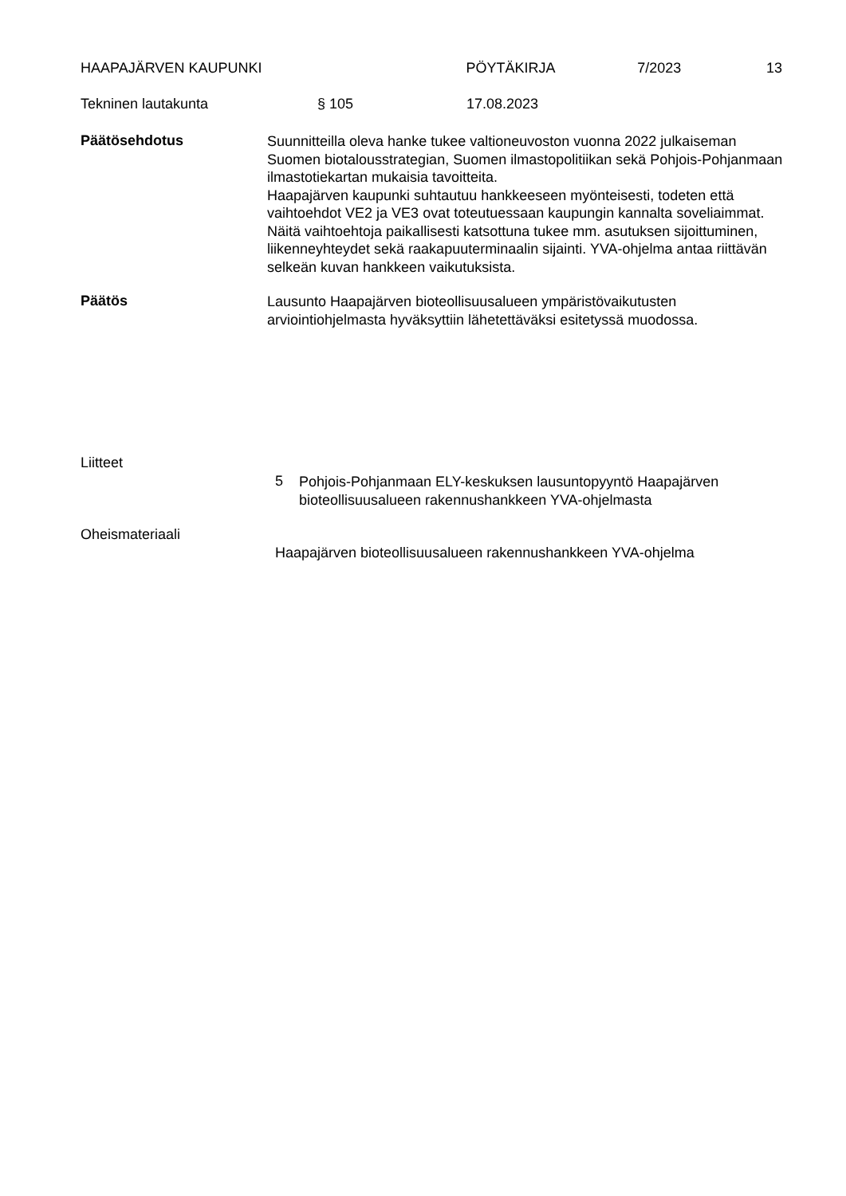HAAPAJÄRVEN KAUPUNKI PÖYTÄKIRJA 7/2023 13
Tekninen lautakunta § 105 17.08.2023
Päätösehdotus
Suunnitteilla oleva hanke tukee valtioneuvoston vuonna 2022 julkaiseman Suomen biotalousstrategian, Suomen ilmastopolitiikan sekä Pohjois-Pohjanmaan ilmastotiekartan mukaisia tavoitteita.
Haapajärven kaupunki suhtautuu hankkeeseen myönteisesti, todeten että vaihtoehdot VE2 ja VE3 ovat toteutuessaan kaupungin kannalta soveliaimmat. Näitä vaihtoehtoja paikallisesti katsottuna tukee mm. asutuksen sijoittuminen, liikenneyhteydet sekä raakapuuterminaalin sijainti. YVA-ohjelma antaa riittävän selkeän kuvan hankkeen vaikutuksista.
Päätös
Lausunto Haapajärven bioteollisuusalueen ympäristövaikutusten arviointiohjelmasta hyväksyttiin lähetettäväksi esitetyssä muodossa.
Liitteet
5
Pohjois-Pohjanmaan ELY-keskuksen lausuntopyyntö Haapajärven bioteollisuusalueen rakennushankkeen YVA-ohjelmasta
Oheismateriaali
Haapajärven bioteollisuusalueen rakennushankkeen YVA-ohjelma